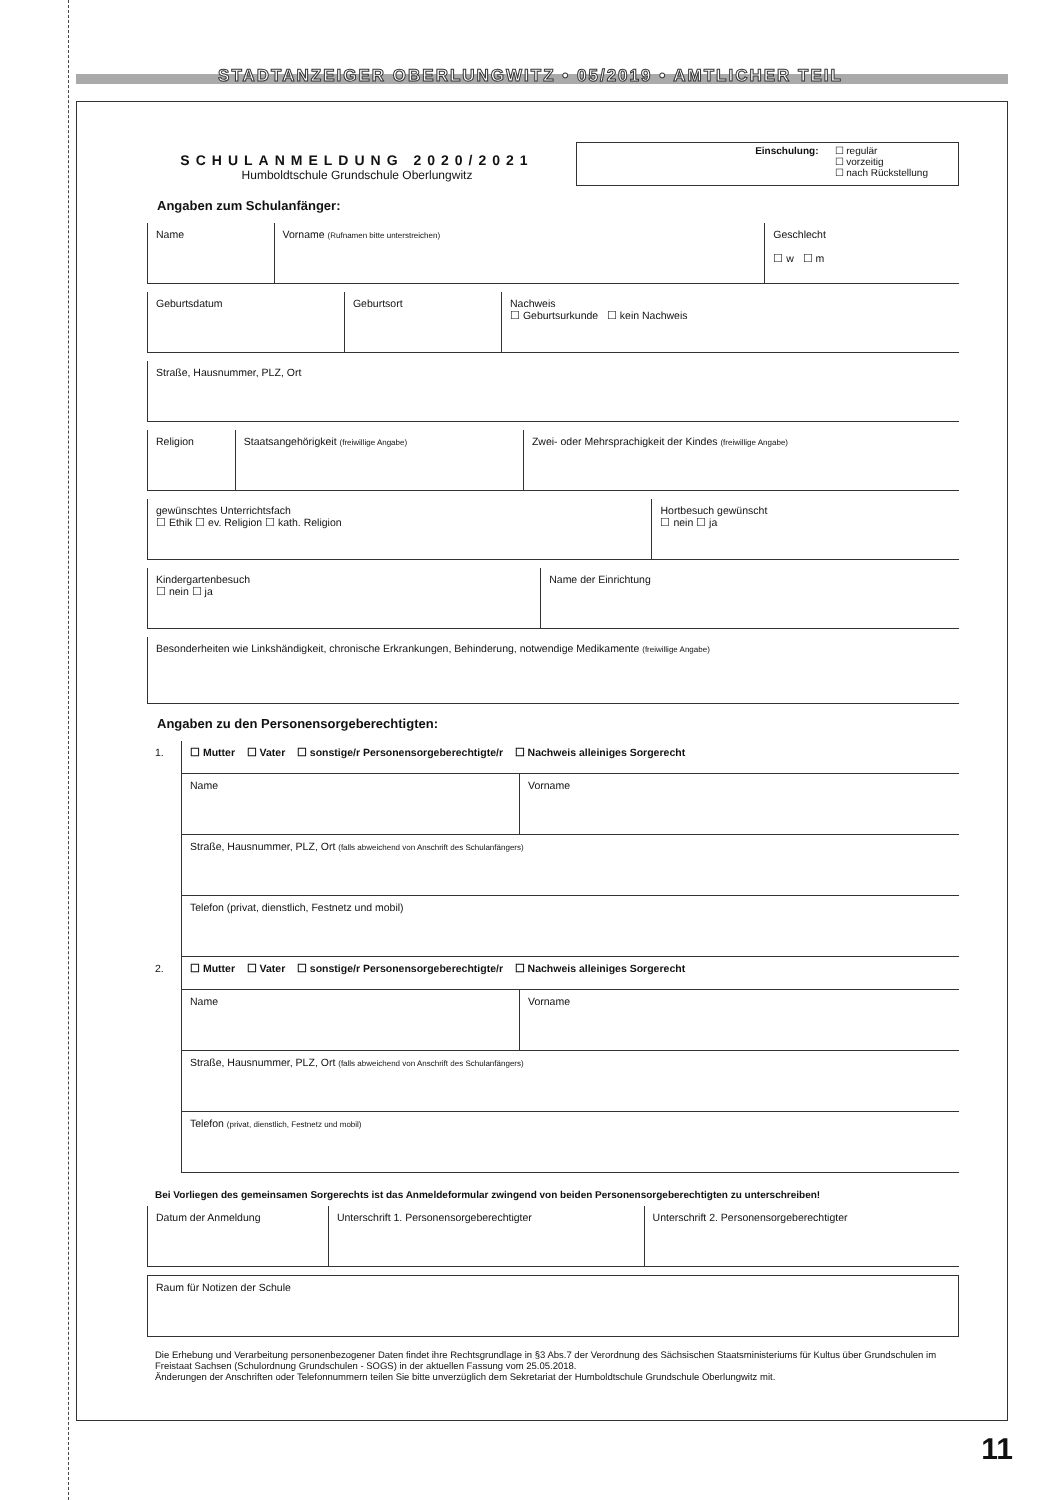STADTANZEIGER OBERLUNGWITZ • 05/2019 • AMTLICHER TEIL
SCHULANMELDUNG 2020/2021
Humboldtschule Grundschule Oberlungwitz
Einschulung: ☐ regulär
☐ vorzeitig
☐ nach Rückstellung
Angaben zum Schulanfänger:
| Name | Vorname (Rufnamen bitte unterstreichen) | Geschlecht ☐ w ☐ m |
| Geburtsdatum | Geburtsort | Nachweis ☐ Geburtsurkunde ☐ kein Nachweis |
| Straße, Hausnummer, PLZ, Ort |
| Religion | Staatsangehörigkeit (freiwillige Angabe) | Zwei- oder Mehrsprachigkeit der Kindes (freiwillige Angabe) |
| gewünschtes Unterrichtsfach ☐ Ethik ☐ ev. Religion ☐ kath. Religion | Hortbesuch gewünscht ☐ nein ☐ ja |
| Kindergartenbesuch ☐ nein ☐ ja | Name der Einrichtung |
| Besonderheiten wie Linkshändigkeit, chronische Erkrankungen, Behinderung, notwendige Medikamente (freiwillige Angabe) |
Angaben zu den Personensorgeberechtigten:
| 1. | ☐ Mutter ☐ Vater ☐ sonstige/r Personensorgeberechtigte/r ☐ Nachweis alleiniges Sorgerecht | |
| | Name | Vorname |
| | Straße, Hausnummer, PLZ, Ort (falls abweichend von Anschrift des Schulanfängers) | |
| | Telefon (privat, dienstlich, Festnetz und mobil) | |
| 2. | ☐ Mutter ☐ Vater ☐ sonstige/r Personensorgeberechtigte/r ☐ Nachweis alleiniges Sorgerecht | |
| | Name | Vorname |
| | Straße, Hausnummer, PLZ, Ort (falls abweichend von Anschrift des Schulanfängers) | |
| | Telefon (privat, dienstlich, Festnetz und mobil) | |
Bei Vorliegen des gemeinsamen Sorgerechts ist das Anmeldeformular zwingend von beiden Personensorgeberechtigten zu unterschreiben!
| Datum der Anmeldung | Unterschrift 1. Personensorgeberechtigter | Unterschrift 2. Personensorgeberechtigter |
| Raum für Notizen der Schule |
Die Erhebung und Verarbeitung personenbezogener Daten findet ihre Rechtsgrundlage in §3 Abs.7 der Verordnung des Sächsischen Staatsministeriums für Kultus über Grundschulen im Freistaat Sachsen (Schulordnung Grundschulen - SOGS) in der aktuellen Fassung vom 25.05.2018.
Änderungen der Anschriften oder Telefonnummern teilen Sie bitte unverzüglich dem Sekretariat der Humboldtschule Grundschule Oberlungwitz mit.
11